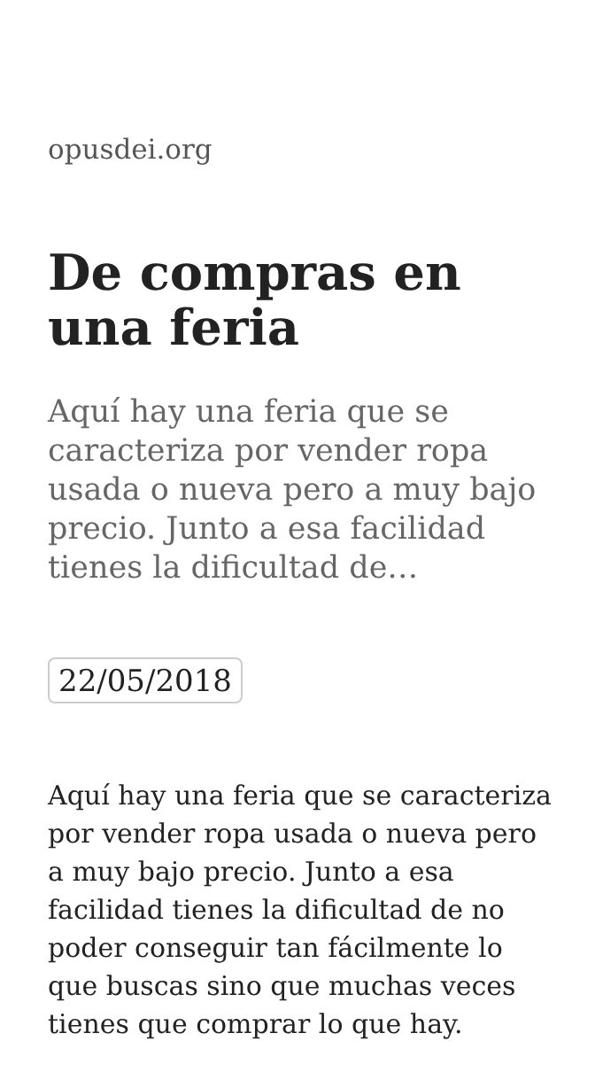opusdei.org
De compras en una feria
Aquí hay una feria que se caracteriza por vender ropa usada o nueva pero a muy bajo precio. Junto a esa facilidad tienes la dificultad de…
22/05/2018
Aquí hay una feria que se caracteriza por vender ropa usada o nueva pero a muy bajo precio. Junto a esa facilidad tienes la dificultad de no poder conseguir tan fácilmente lo que buscas sino que muchas veces tienes que comprar lo que hay.